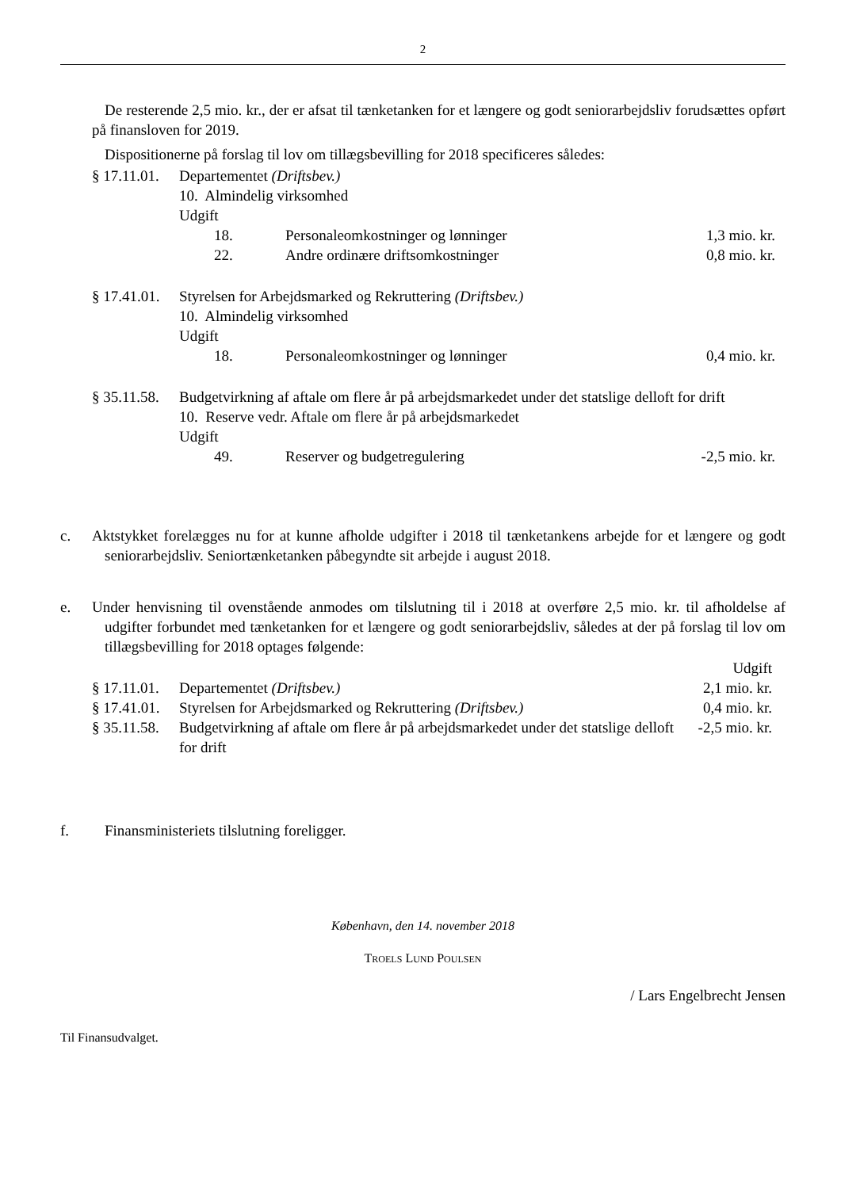2
De resterende 2,5 mio. kr., der er afsat til tænketanken for et længere og godt seniorarbejdsliv forudsættes opført på finansloven for 2019.
Dispositionerne på forslag til lov om tillægsbevilling for 2018 specificeres således:
| § 17.11.01. | Departementet (Driftsbev.) | | |
| | 10. Almindelig virksomhed | | |
| | Udgift | | |
| | 18. | Personaleomkostninger og lønninger | 1,3 mio. kr. |
| | 22. | Andre ordinære driftsomkostninger | 0,8 mio. kr. |
| § 17.41.01. | Styrelsen for Arbejdsmarked og Rekruttering (Driftsbev.) | | |
| | 10. Almindelig virksomhed | | |
| | Udgift | | |
| | 18. | Personaleomkostninger og lønninger | 0,4 mio. kr. |
| § 35.11.58. | Budgetvirkning af aftale om flere år på arbejdsmarkedet under det statslige delloft for drift | | |
| | 10. Reserve vedr. Aftale om flere år på arbejdsmarkedet | | |
| | Udgift | | |
| | 49. | Reserver og budgetregulering | -2,5 mio. kr. |
c. Aktstykket forelægges nu for at kunne afholde udgifter i 2018 til tænketankens arbejde for et længere og godt seniorarbejdsliv. Seniortænketanken påbegyndte sit arbejde i august 2018.
e. Under henvisning til ovenstående anmodes om tilslutning til i 2018 at overføre 2,5 mio. kr. til afholdelse af udgifter forbundet med tænketanken for et længere og godt seniorarbejdsliv, således at der på forslag til lov om tillægsbevilling for 2018 optages følgende:
| | | Udgift |
| § 17.11.01. | Departementet (Driftsbev.) | 2,1 mio. kr. |
| § 17.41.01. | Styrelsen for Arbejdsmarked og Rekruttering (Driftsbev.) | 0,4 mio. kr. |
| § 35.11.58. | Budgetvirkning af aftale om flere år på arbejdsmarkedet under det statslige delloft for drift | -2,5 mio. kr. |
f. Finansministeriets tilslutning foreligger.
København, den 14. november 2018
TROELS LUND POULSEN
/ Lars Engelbrecht Jensen
Til Finansudvalget.